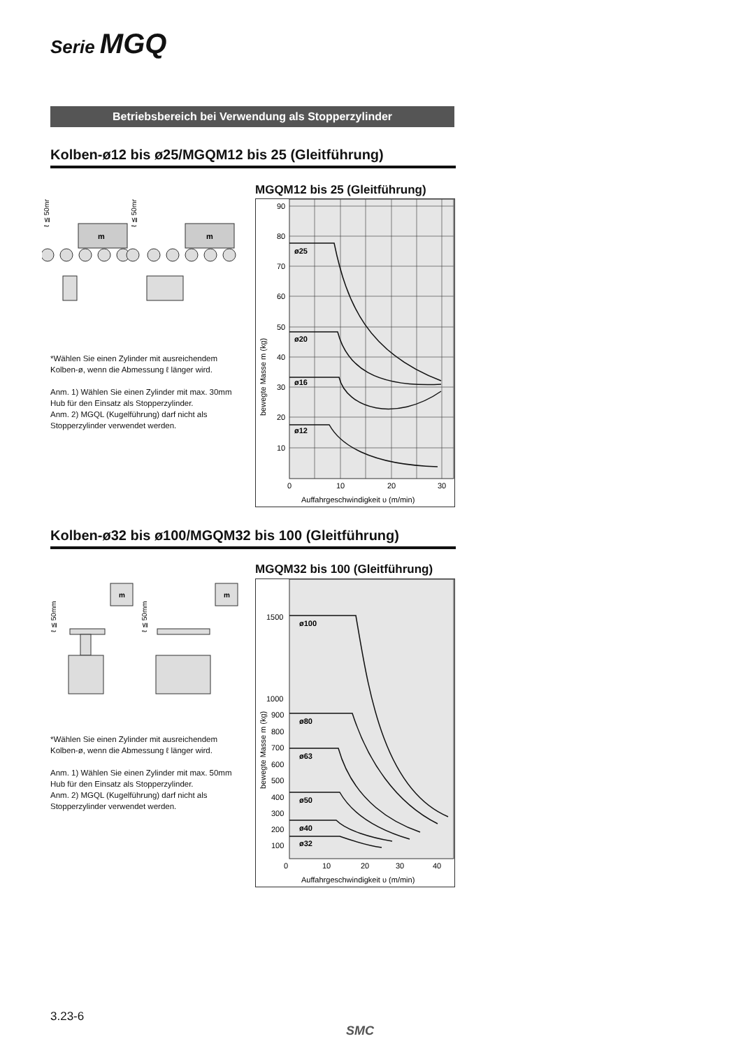Serie MGQ
Betriebsbereich bei Verwendung als Stopperzylinder
Kolben-ø12 bis ø25/MGQM12 bis 25 (Gleitführung)
m
m
ℓ ≦ 50mm
ℓ ≦ 50mm
*Wählen Sie einen Zylinder mit ausreichendem Kolben-ø, wenn die Abmessung ℓ länger wird.
Anm. 1) Wählen Sie einen Zylinder mit max. 30mm Hub für den Einsatz als Stopperzylinder.
Anm. 2) MGQL (Kugelführung) darf nicht als Stopperzylinder verwendet werden.
MGQM12 bis 25 (Gleitführung)
90
80
70
60
50
40
30
20
10
ø25
ø20
ø16
ø12
0
10
20
30
Auffahrgeschwindigkeit υ (m/min)
bewegte Masse m (kg)
Kolben-ø32 bis ø100/MGQM32 bis 100 (Gleitführung)
m
m
ℓ ≦ 50mm
ℓ ≦ 50mm
*Wählen Sie einen Zylinder mit ausreichendem Kolben-ø, wenn die Abmessung ℓ länger wird.
Anm. 1) Wählen Sie einen Zylinder mit max. 50mm Hub für den Einsatz als Stopperzylinder.
Anm. 2) MGQL (Kugelführung) darf nicht als Stopperzylinder verwendet werden.
MGQM32 bis 100 (Gleitführung)
1500
1000
900
800
700
600
500
400
300
200
100
ø100
ø80
ø63
ø50
ø40
ø32
0
10
20
30
40
Auffahrgeschwindigkeit υ (m/min)
bewegte Masse m (kg)
3.23-6
SMC